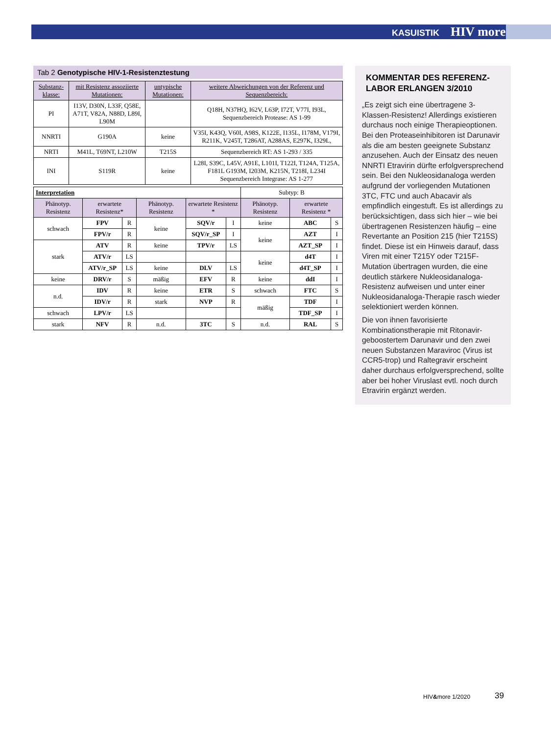KASUISTIK HIV more
Tab 2 Genotypische HIV-1-Resistenztestung
| Substanz-klasse: | mit Resistenz assoziierte Mutationen: | untypische Mutationen: | weitere Abweichungen von der Referenz und Sequenzbereich: |
| --- | --- | --- | --- |
| PI | I13V, D30N, L33F, Q58E, A71T, V82A, N88D, L89I, L90M | | Q18H, N37HQ, I62V, L63P, I72T, V77I, I93L, Sequenzbereich Protease: AS 1-99 |
| NNRTI | G190A | keine | V35I, K43Q, V60I, A98S, K122E, I135L, I178M, V179I, R211K, V245T, T286AT, A288AS, E297K, I329L, |
| NRTI | M41L, T69NT, L210W | T215S | Sequenzbereich RT: AS 1-293 / 335 |
| INI | S119R | keine | L28I, S39C, L45V, A91E, L101I, T122I, T124A, T125A, F181L G193M, I203M, K215N, T218I, L234I Sequenzbereich Integrase: AS 1-277 |
| Interpretation | | | | | | Subtyp: B | | |
| Phänotyp. Resistenz | erwartete Resistenz* | | Phänotyp. Resistenz | erwartete Resistenz * | | Phänotyp. Resistenz | erwartete Resistenz * | |
| schwach | FPV | R | keine | SQV/r | I | keine | ABC | S |
| | FPV/r | R | | SQV/r_SP | I | keine | AZT | I |
| stark | ATV | R | keine | TPV/r | LS | | AZT_SP | I |
| | ATV/r | LS | | | | keine | d4T | I |
| | ATV/r_SP | LS | keine | DLV | LS | | d4T_SP | I |
| keine | DRV/r | S | mäßig | EFV | R | keine | ddI | I |
| n.d. | IDV | R | keine | ETR | S | schwach | FTC | S |
| | IDV/r | R | stark | NVP | R | mäßig | TDF | I |
| schwach | LPV/r | LS | | | | | TDF_SP | I |
| stark | NFV | R | n.d. | 3TC | S | n.d. | RAL | S |
KOMMENTAR DES REFERENZ-LABOR ERLANGEN 3/2010
„Es zeigt sich eine übertragene 3-Klassen-Resistenz! Allerdings existieren durchaus noch einige Therapieoptionen. Bei den Proteaseinhibitoren ist Darunavir als die am besten geeignete Substanz anzusehen. Auch der Einsatz des neuen NNRTI Etravirin dürfte erfolgversprechend sein. Bei den Nukleosidanaloga werden aufgrund der vorliegenden Mutationen 3TC, FTC und auch Abacavir als empfindlich eingestuft. Es ist allerdings zu berücksichtigen, dass sich hier – wie bei übertragenen Resistenzen häufig – eine Revertante an Position 215 (hier T215S) findet. Diese ist ein Hinweis darauf, dass Viren mit einer T215Y oder T215F-Mutation übertragen wurden, die eine deutlich stärkere Nukleosidanaloga-Resistenz aufweisen und unter einer Nukleosidanaloga-Therapie rasch wieder selektioniert werden können.
Die von ihnen favorisierte Kombinationstherapie mit Ritonavir-geboostertem Darunavir und den zwei neuen Substanzen Maraviroc (Virus ist CCR5-trop) und Raltegravir erscheint daher durchaus erfolgversprechend, sollte aber bei hoher Viruslast evtl. noch durch Etravirin ergänzt werden.
HIV&more 1/2020 39